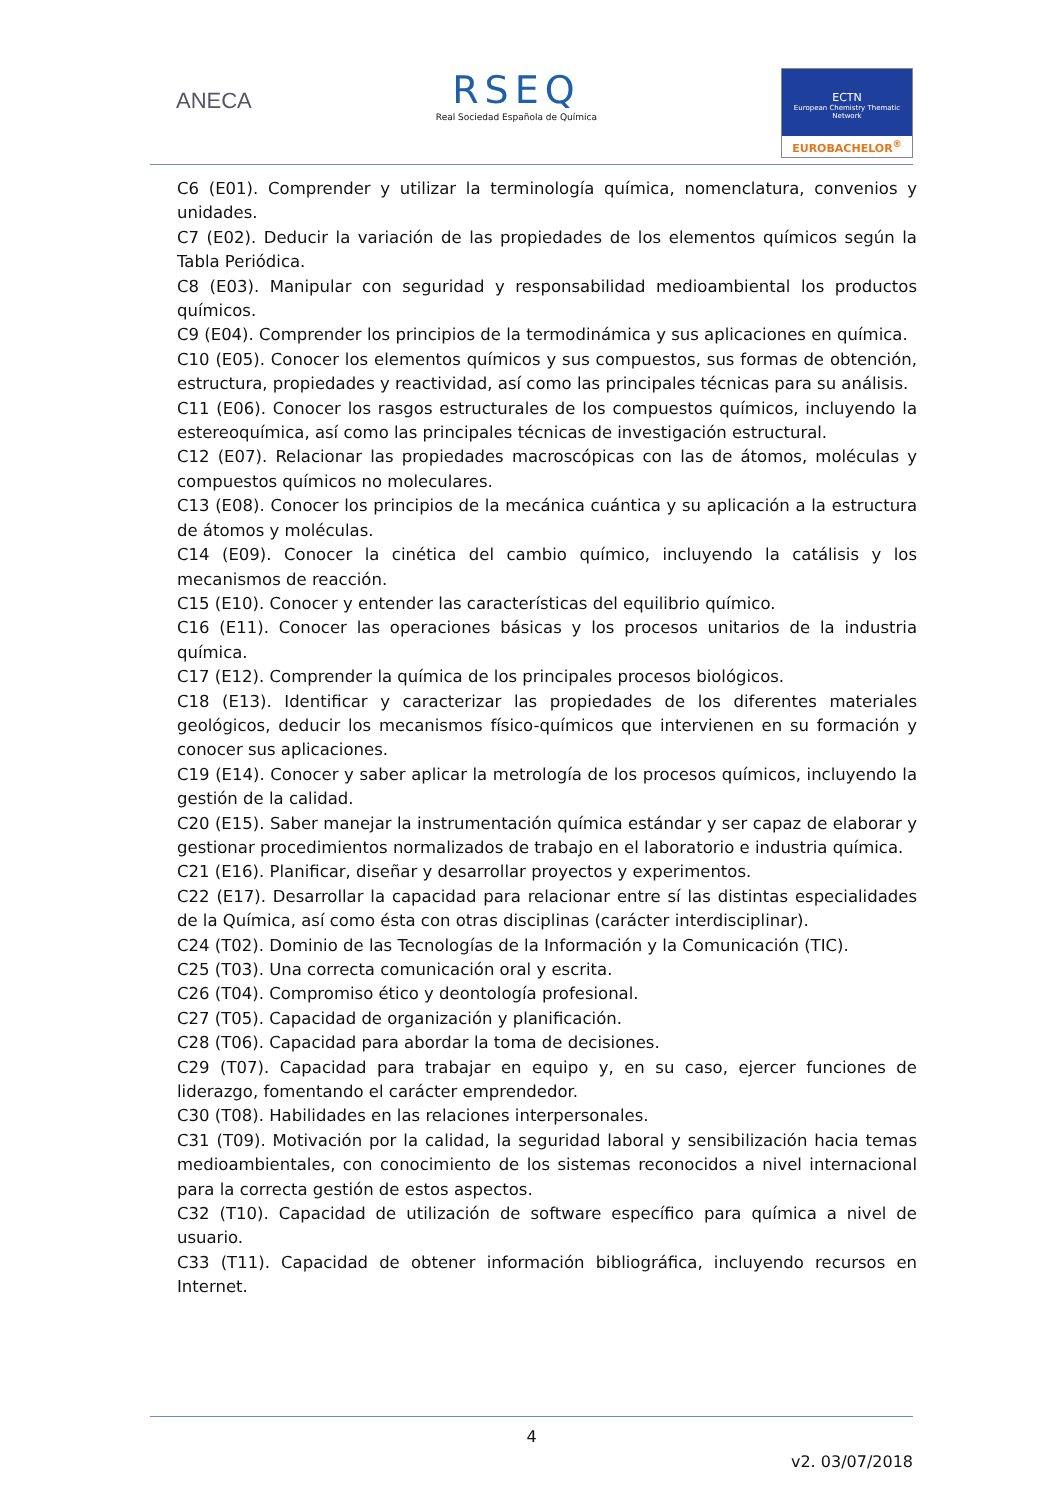ANECA
RSEQ
Real Sociedad Española de Química
ECTN
European Chemistry Thematic Network
EUROBACHELOR<sup>®</sup>
C6 (E01). Comprender y utilizar la terminología química, nomenclatura, convenios y unidades.
C7 (E02). Deducir la variación de las propiedades de los elementos químicos según la Tabla Periódica.
C8 (E03). Manipular con seguridad y responsabilidad medioambiental los productos químicos.
C9 (E04). Comprender los principios de la termodinámica y sus aplicaciones en química.
C10 (E05). Conocer los elementos químicos y sus compuestos, sus formas de obtención, estructura, propiedades y reactividad, así como las principales técnicas para su análisis.
C11 (E06). Conocer los rasgos estructurales de los compuestos químicos, incluyendo la estereoquímica, así como las principales técnicas de investigación estructural.
C12 (E07). Relacionar las propiedades macroscópicas con las de átomos, moléculas y compuestos químicos no moleculares.
C13 (E08). Conocer los principios de la mecánica cuántica y su aplicación a la estructura de átomos y moléculas.
C14 (E09). Conocer la cinética del cambio químico, incluyendo la catálisis y los mecanismos de reacción.
C15 (E10). Conocer y entender las características del equilibrio químico.
C16 (E11). Conocer las operaciones básicas y los procesos unitarios de la industria química.
C17 (E12). Comprender la química de los principales procesos biológicos.
C18 (E13). Identificar y caracterizar las propiedades de los diferentes materiales geológicos, deducir los mecanismos físico-químicos que intervienen en su formación y conocer sus aplicaciones.
C19 (E14). Conocer y saber aplicar la metrología de los procesos químicos, incluyendo la gestión de la calidad.
C20 (E15). Saber manejar la instrumentación química estándar y ser capaz de elaborar y gestionar procedimientos normalizados de trabajo en el laboratorio e industria química.
C21 (E16). Planificar, diseñar y desarrollar proyectos y experimentos.
C22 (E17). Desarrollar la capacidad para relacionar entre sí las distintas especialidades de la Química, así como ésta con otras disciplinas (carácter interdisciplinar).
C24 (T02). Dominio de las Tecnologías de la Información y la Comunicación (TIC).
C25 (T03). Una correcta comunicación oral y escrita.
C26 (T04). Compromiso ético y deontología profesional.
C27 (T05). Capacidad de organización y planificación.
C28 (T06). Capacidad para abordar la toma de decisiones.
C29 (T07). Capacidad para trabajar en equipo y, en su caso, ejercer funciones de liderazgo, fomentando el carácter emprendedor.
C30 (T08). Habilidades en las relaciones interpersonales.
C31 (T09). Motivación por la calidad, la seguridad laboral y sensibilización hacia temas medioambientales, con conocimiento de los sistemas reconocidos a nivel internacional para la correcta gestión de estos aspectos.
C32 (T10). Capacidad de utilización de software específico para química a nivel de usuario.
C33 (T11). Capacidad de obtener información bibliográfica, incluyendo recursos en Internet.
4
v2. 03/07/2018